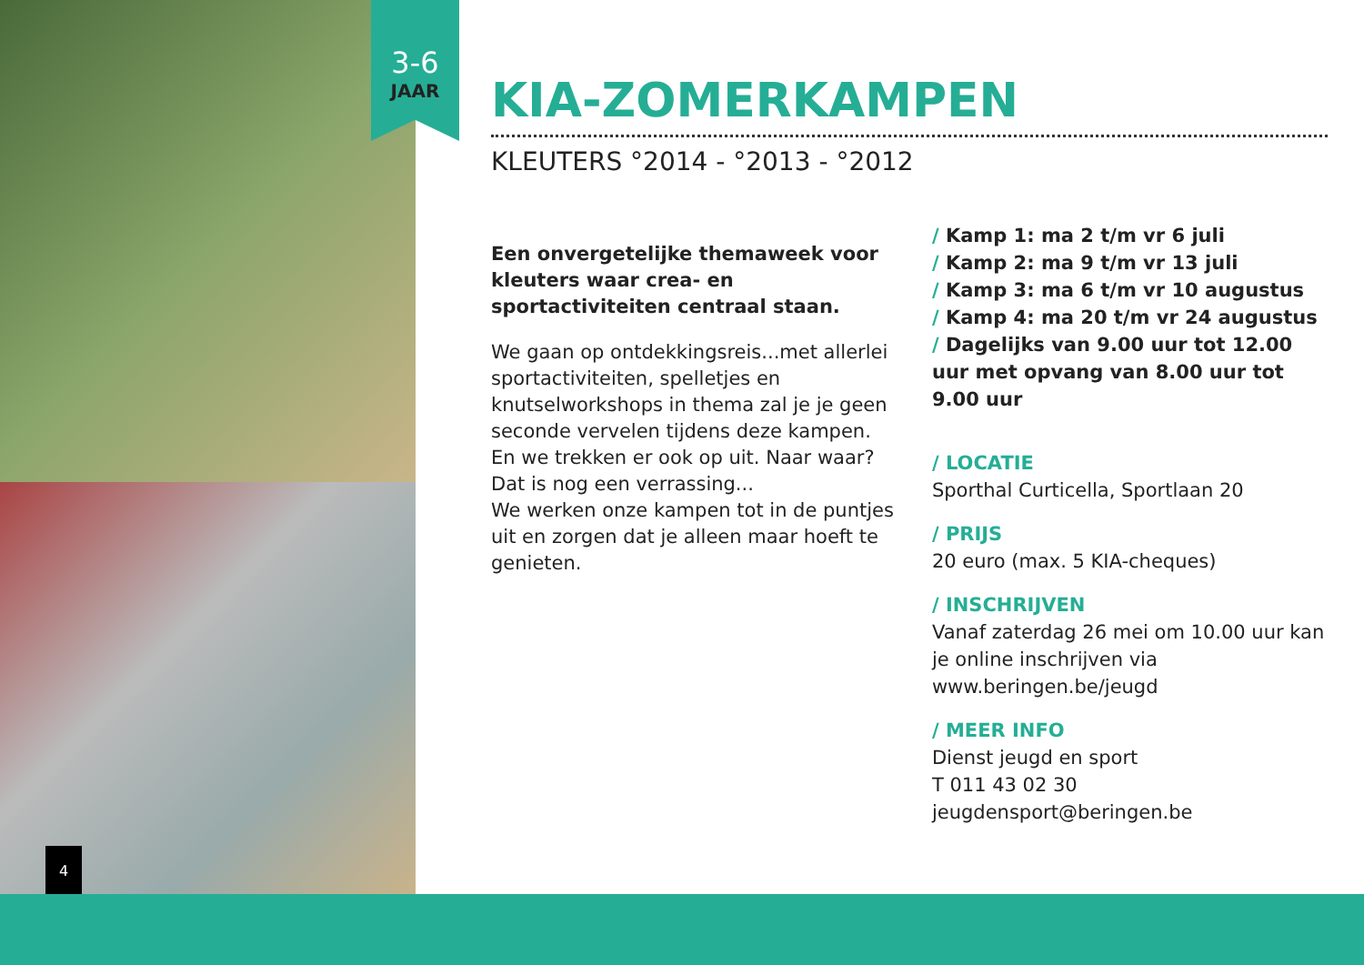3-6
JAAR
4
KIA-ZOMERKAMPEN
KLEUTERS °2014 - °2013 - °2012
Een onvergetelijke themaweek voor kleuters waar crea- en sportactiviteiten centraal staan.
We gaan op ontdekkingsreis...met allerlei sportactiviteiten, spelletjes en knutselworkshops in thema zal je je geen seconde vervelen tijdens deze kampen. En we trekken er ook op uit. Naar waar? Dat is nog een verrassing...
We werken onze kampen tot in de puntjes uit en zorgen dat je alleen maar hoeft te genieten.
/ Kamp 1: ma 2 t/m vr 6 juli
/ Kamp 2: ma 9 t/m vr 13 juli
/ Kamp 3: ma 6 t/m vr 10 augustus
/ Kamp 4: ma 20 t/m vr 24 augustus
/ Dagelijks van 9.00 uur tot 12.00 uur met opvang van 8.00 uur tot 9.00 uur
/ LOCATIE
Sporthal Curticella, Sportlaan 20
/ PRIJS
20 euro (max. 5 KIA-cheques)
/ INSCHRIJVEN
Vanaf zaterdag 26 mei om 10.00 uur kan je online inschrijven via www.beringen.be/jeugd
/ MEER INFO
Dienst jeugd en sport
T 011 43 02 30
jeugdensport@beringen.be